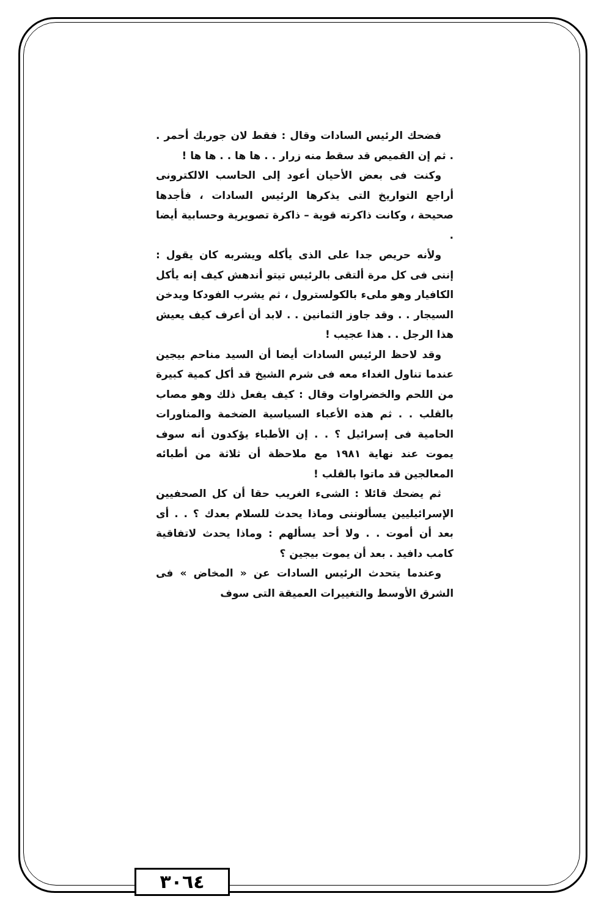فضحك الرئيس السادات وقال : فقط لان جوربك أحمر . . ثم إن القميص قد سقط منه زرار . . ها ها . . ها ها !
وكنت فى بعض الأحيان أعود إلى الحاسب الالكترونى أراجع التواريخ التى يذكرها الرئيس السادات ، فأجدها صحيحة ، وكانت ذاكرته قوية – ذاكرة تصويرية وحسابية أيضا .
ولأنه حريص جدا على الذى يأكله ويشربه كان يقول : إننى فى كل مرة ألتقى بالرئيس تيتو أندهش كيف إنه يأكل الكافيار وهو ملىء بالكولسترول ، ثم يشرب الفودكا ويدخن السيجار . . وقد جاوز الثمانين . . لابد أن أعرف كيف يعيش هذا الرجل . . هذا عجيب !
وقد لاحظ الرئيس السادات أيضا أن السيد مناحم بيجين عندما تناول الغداء معه فى شرم الشيخ قد أكل كمية كبيرة من اللحم والخضراوات وقال : كيف يفعل ذلك وهو مصاب بالقلب . . ثم هذه الأعباء السياسية الضخمة والمناورات الحامية فى إسرائيل ؟ . . إن الأطباء يؤكدون أنه سوف يموت عند نهاية ١٩٨١ مع ملاحظة أن ثلاثة من أطبائه المعالجين قد ماتوا بالقلب !
ثم يضحك قائلا : الشىء الغريب حقا أن كل الصحفيين الإسرائيليين يسألوننى وماذا يحدث للسلام بعدك ؟ . . أى بعد أن أموت . . ولا أحد يسألهم : وماذا يحدث لاتفاقية كامب دافيد . بعد أن يموت بيجين ؟
وعندما يتحدث الرئيس السادات عن « المخاض » فى الشرق الأوسط والتغييرات العميقة التى سوف
٣٠٦٤